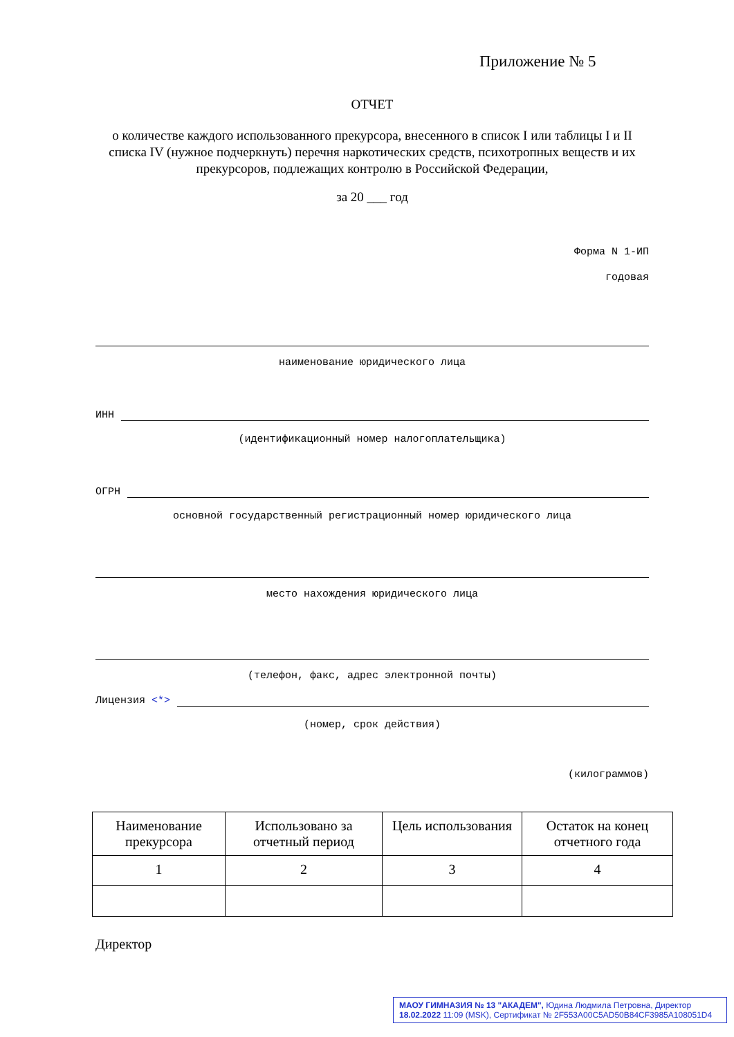Приложение № 5
ОТЧЕТ
о количестве каждого использованного прекурсора, внесенного в список I или таблицы I и II списка IV (нужное подчеркнуть) перечня наркотических средств, психотропных веществ и их прекурсоров, подлежащих контролю в Российской Федерации,
за 20 ___ год
Форма N 1-ИП
годовая
наименование юридического лица
ИНН
(идентификационный номер налогоплательщика)
ОГРН
основной государственный регистрационный номер юридического лица
место нахождения юридического лица
(телефон, факс, адрес электронной почты)
Лицензия <*>
(номер, срок действия)
(килограммов)
| Наименование прекурсора | Использовано за отчетный период | Цель использования | Остаток на конец отчетного года |
| 1 | 2 | 3 | 4 |
Директор
МАОУ ГИМНАЗИЯ № 13 "АКАДЕМ", Юдина Людмила Петровна, Директор
18.02.2022 11:09 (MSK), Сертификат № 2F553A00C5AD50B84CF3985A108051D4